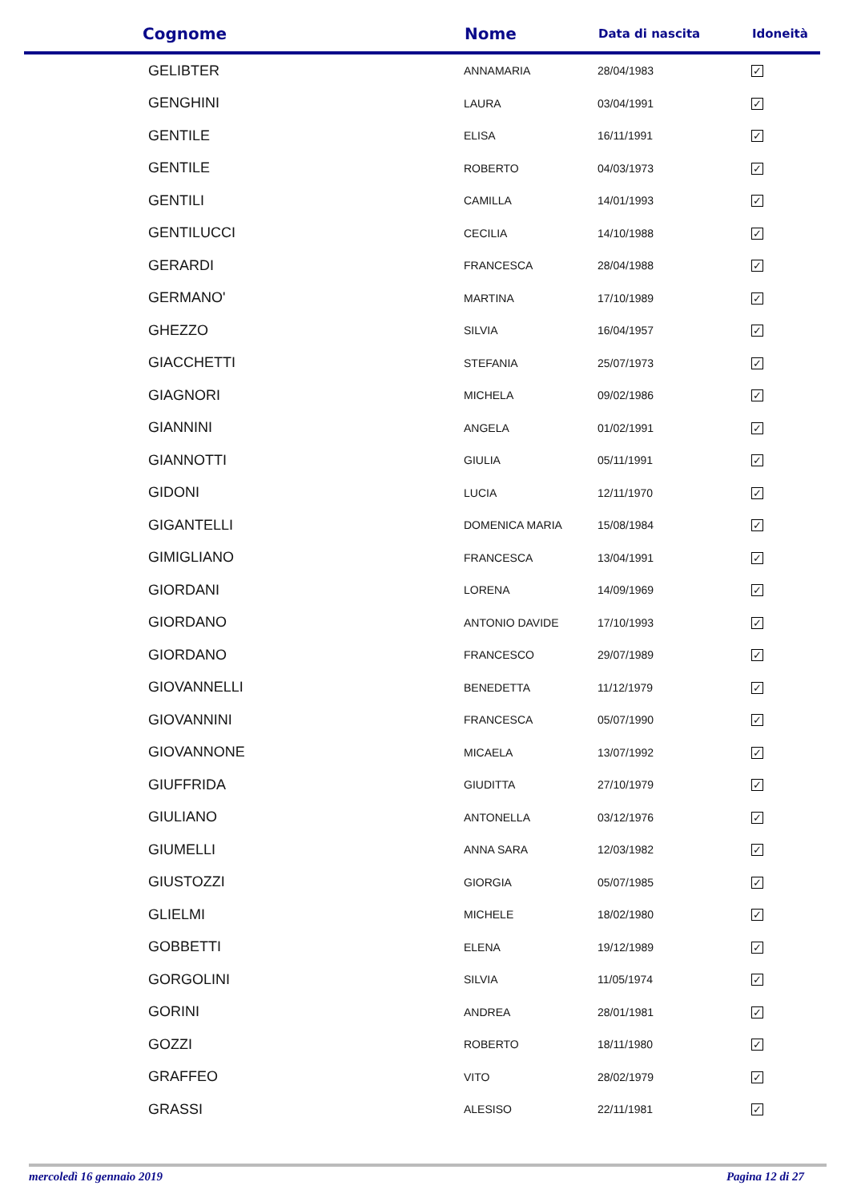| Cognome | Nome | Data di nascita | Idoneità |
| --- | --- | --- | --- |
| GELIBTER | ANNAMARIA | 28/04/1983 | ✓ |
| GENGHINI | LAURA | 03/04/1991 | ✓ |
| GENTILE | ELISA | 16/11/1991 | ✓ |
| GENTILE | ROBERTO | 04/03/1973 | ✓ |
| GENTILI | CAMILLA | 14/01/1993 | ✓ |
| GENTILUCCI | CECILIA | 14/10/1988 | ✓ |
| GERARDI | FRANCESCA | 28/04/1988 | ✓ |
| GERMANO' | MARTINA | 17/10/1989 | ✓ |
| GHEZZO | SILVIA | 16/04/1957 | ✓ |
| GIACCHETTI | STEFANIA | 25/07/1973 | ✓ |
| GIAGNORI | MICHELA | 09/02/1986 | ✓ |
| GIANNINI | ANGELA | 01/02/1991 | ✓ |
| GIANNOTTI | GIULIA | 05/11/1991 | ✓ |
| GIDONI | LUCIA | 12/11/1970 | ✓ |
| GIGANTELLI | DOMENICA MARIA | 15/08/1984 | ✓ |
| GIMIGLIANO | FRANCESCA | 13/04/1991 | ✓ |
| GIORDANI | LORENA | 14/09/1969 | ✓ |
| GIORDANO | ANTONIO DAVIDE | 17/10/1993 | ✓ |
| GIORDANO | FRANCESCO | 29/07/1989 | ✓ |
| GIOVANNELLI | BENEDETTA | 11/12/1979 | ✓ |
| GIOVANNINI | FRANCESCA | 05/07/1990 | ✓ |
| GIOVANNONE | MICAELA | 13/07/1992 | ✓ |
| GIUFFRIDA | GIUDITTA | 27/10/1979 | ✓ |
| GIULIANO | ANTONELLA | 03/12/1976 | ✓ |
| GIUMELLI | ANNA SARA | 12/03/1982 | ✓ |
| GIUSTOZZI | GIORGIA | 05/07/1985 | ✓ |
| GLIELMI | MICHELE | 18/02/1980 | ✓ |
| GOBBETTI | ELENA | 19/12/1989 | ✓ |
| GORGOLINI | SILVIA | 11/05/1974 | ✓ |
| GORINI | ANDREA | 28/01/1981 | ✓ |
| GOZZI | ROBERTO | 18/11/1980 | ✓ |
| GRAFFEO | VITO | 28/02/1979 | ✓ |
| GRASSI | ALESISO | 22/11/1981 | ✓ |
mercoledì 16 gennaio 2019 Pagina 12 di 27